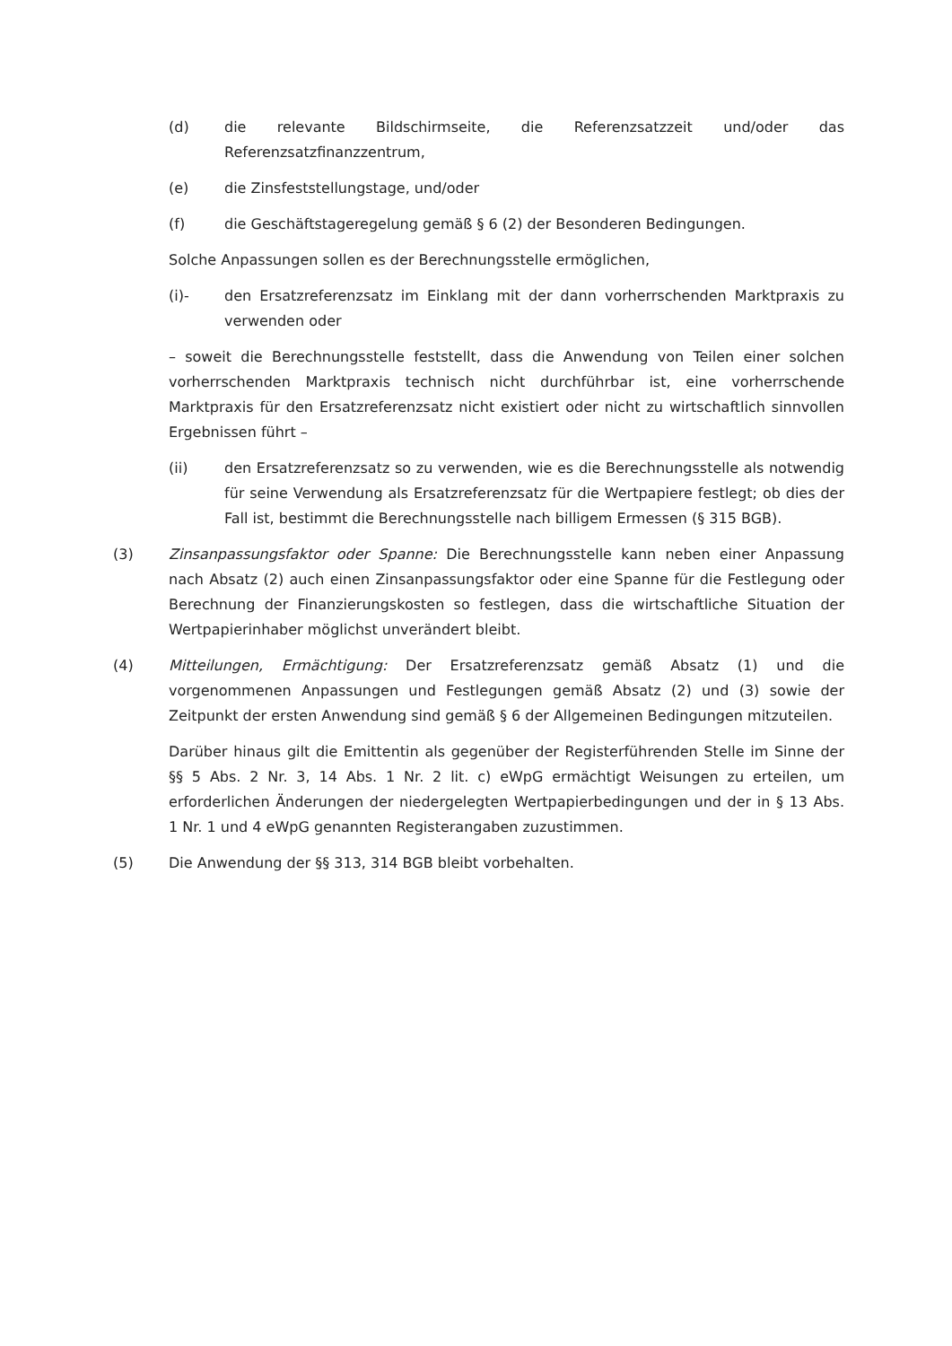(d) die relevante Bildschirmseite, die Referenzsatzzeit und/oder das Referenzsatzfinanzzentrum,
(e) die Zinsfeststellungstage, und/oder
(f) die Geschäftstageregelung gemäß § 6 (2) der Besonderen Bedingungen.
Solche Anpassungen sollen es der Berechnungsstelle ermöglichen,
(i)- den Ersatzreferenzsatz im Einklang mit der dann vorherrschenden Marktpraxis zu verwenden oder
– soweit die Berechnungsstelle feststellt, dass die Anwendung von Teilen einer solchen vorherrschenden Marktpraxis technisch nicht durchführbar ist, eine vorherrschende Marktpraxis für den Ersatzreferenzsatz nicht existiert oder nicht zu wirtschaftlich sinnvollen Ergebnissen führt –
(ii) den Ersatzreferenzsatz so zu verwenden, wie es die Berechnungsstelle als notwendig für seine Verwendung als Ersatzreferenzsatz für die Wertpapiere festlegt; ob dies der Fall ist, bestimmt die Berechnungsstelle nach billigem Ermessen (§ 315 BGB).
(3) Zinsanpassungsfaktor oder Spanne: Die Berechnungsstelle kann neben einer Anpassung nach Absatz (2) auch einen Zinsanpassungsfaktor oder eine Spanne für die Festlegung oder Berechnung der Finanzierungskosten so festlegen, dass die wirtschaftliche Situation der Wertpapierinhaber möglichst unverändert bleibt.
(4) Mitteilungen, Ermächtigung: Der Ersatzreferenzsatz gemäß Absatz (1) und die vorgenommenen Anpassungen und Festlegungen gemäß Absatz (2) und (3) sowie der Zeitpunkt der ersten Anwendung sind gemäß § 6 der Allgemeinen Bedingungen mitzuteilen.
Darüber hinaus gilt die Emittentin als gegenüber der Registerführenden Stelle im Sinne der §§ 5 Abs. 2 Nr. 3, 14 Abs. 1 Nr. 2 lit. c) eWpG ermächtigt Weisungen zu erteilen, um erforderlichen Änderungen der niedergelegten Wertpapierbedingungen und der in § 13 Abs. 1 Nr. 1 und 4 eWpG genannten Registerangaben zuzustimmen.
(5) Die Anwendung der §§ 313, 314 BGB bleibt vorbehalten.